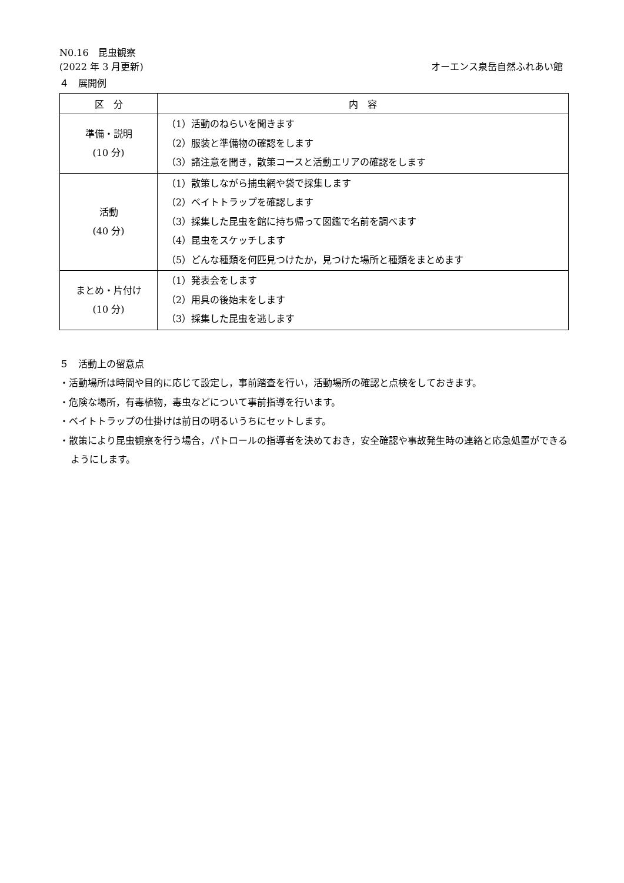N0.16　昆虫観察
(2022 年 3 月更新) オーエンス泉岳自然ふれあい館
４　展開例
| 区 分 | 内 容 |
| --- | --- |
| 準備・説明 (10 分) | （1）活動のねらいを聞きます （2）服装と準備物の確認をします （3）諸注意を聞き，散策コースと活動エリアの確認をします |
| 活動 (40 分) | （1）散策しながら捕虫網や袋で採集します （2）ベイトトラップを確認します （3）採集した昆虫を館に持ち帰って図鑑で名前を調べます （4）昆虫をスケッチします （5）どんな種類を何匹見つけたか，見つけた場所と種類をまとめます |
| まとめ・片付け (10 分) | （1）発表会をします （2）用具の後始末をします （3）採集した昆虫を逃します |
５　活動上の留意点
・活動場所は時間や目的に応じて設定し，事前踏査を行い，活動場所の確認と点検をしておきます。
・危険な場所，有毒植物，毒虫などについて事前指導を行います。
・ベイトトラップの仕掛けは前日の明るいうちにセットします。
・散策により昆虫観察を行う場合，パトロールの指導者を決めておき，安全確認や事故発生時の連絡と応急処置ができるようにします。